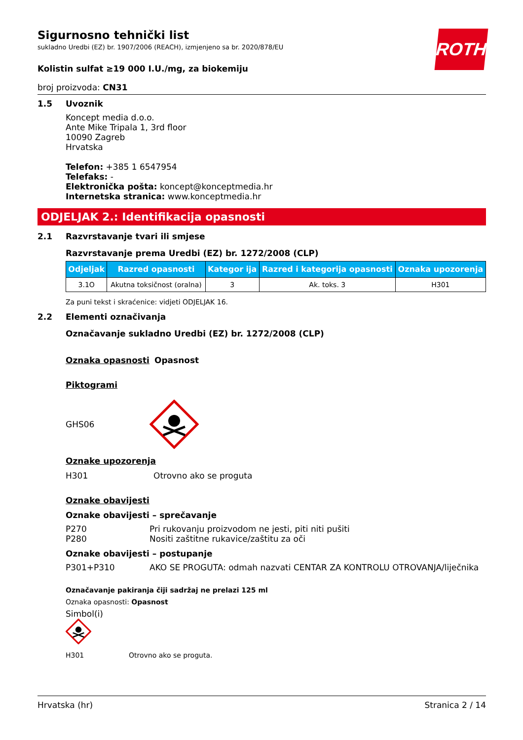ROTH
Sigurnosno tehnički list
sukladno Uredbi (EZ) br. 1907/2006 (REACH), izmjenjeno sa br. 2020/878/EU
Kolistin sulfat ≥19 000 I.U./mg, za biokemiju
broj proizvoda: CN31
1.5 Uvoznik
Koncept media d.o.o.
Ante Mike Tripala 1, 3rd floor
10090 Zagreb
Hrvatska
Telefon: +385 1 6547954
Telefaks: -
Elektronička pošta: koncept@konceptmedia.hr
Internetska stranica: www.konceptmedia.hr
ODJELJAK 2.: Identifikacija opasnosti
2.1 Razvrstavanje tvari ili smjese
Razvrstavanje prema Uredbi (EZ) br. 1272/2008 (CLP)
| Odjeljak | Razred opasnosti | Kategor ija | Razred i kategorija opasnosti | Oznaka upozorenja |
| --- | --- | --- | --- | --- |
| 3.1O | Akutna toksičnost (oralna) | 3 | Ak. toks. 3 | H301 |
Za puni tekst i skraćenice: vidjeti ODJELJAK 16.
2.2 Elementi označivanja
Označavanje sukladno Uredbi (EZ) br. 1272/2008 (CLP)
Oznaka opasnosti Opasnost
Piktogrami
GHS06
Oznake upozorenja
H301 Otrovno ako se proguta
Oznake obavijesti
Oznake obavijesti – sprečavanje
P270 Pri rukovanju proizvodom ne jesti, piti niti pušiti
P280 Nositi zaštitne rukavice/zaštitu za oči
Oznake obavijesti – postupanje
P301+P310 AKO SE PROGUTA: odmah nazvati CENTAR ZA KONTROLU OTROVANJA/liječnika
Označavanje pakiranja čiji sadržaj ne prelazi 125 ml
Oznaka opasnosti: Opasnost
Simbol(i)
H301 Otrovno ako se proguta.
Hrvatska (hr) Stranica 2 / 14